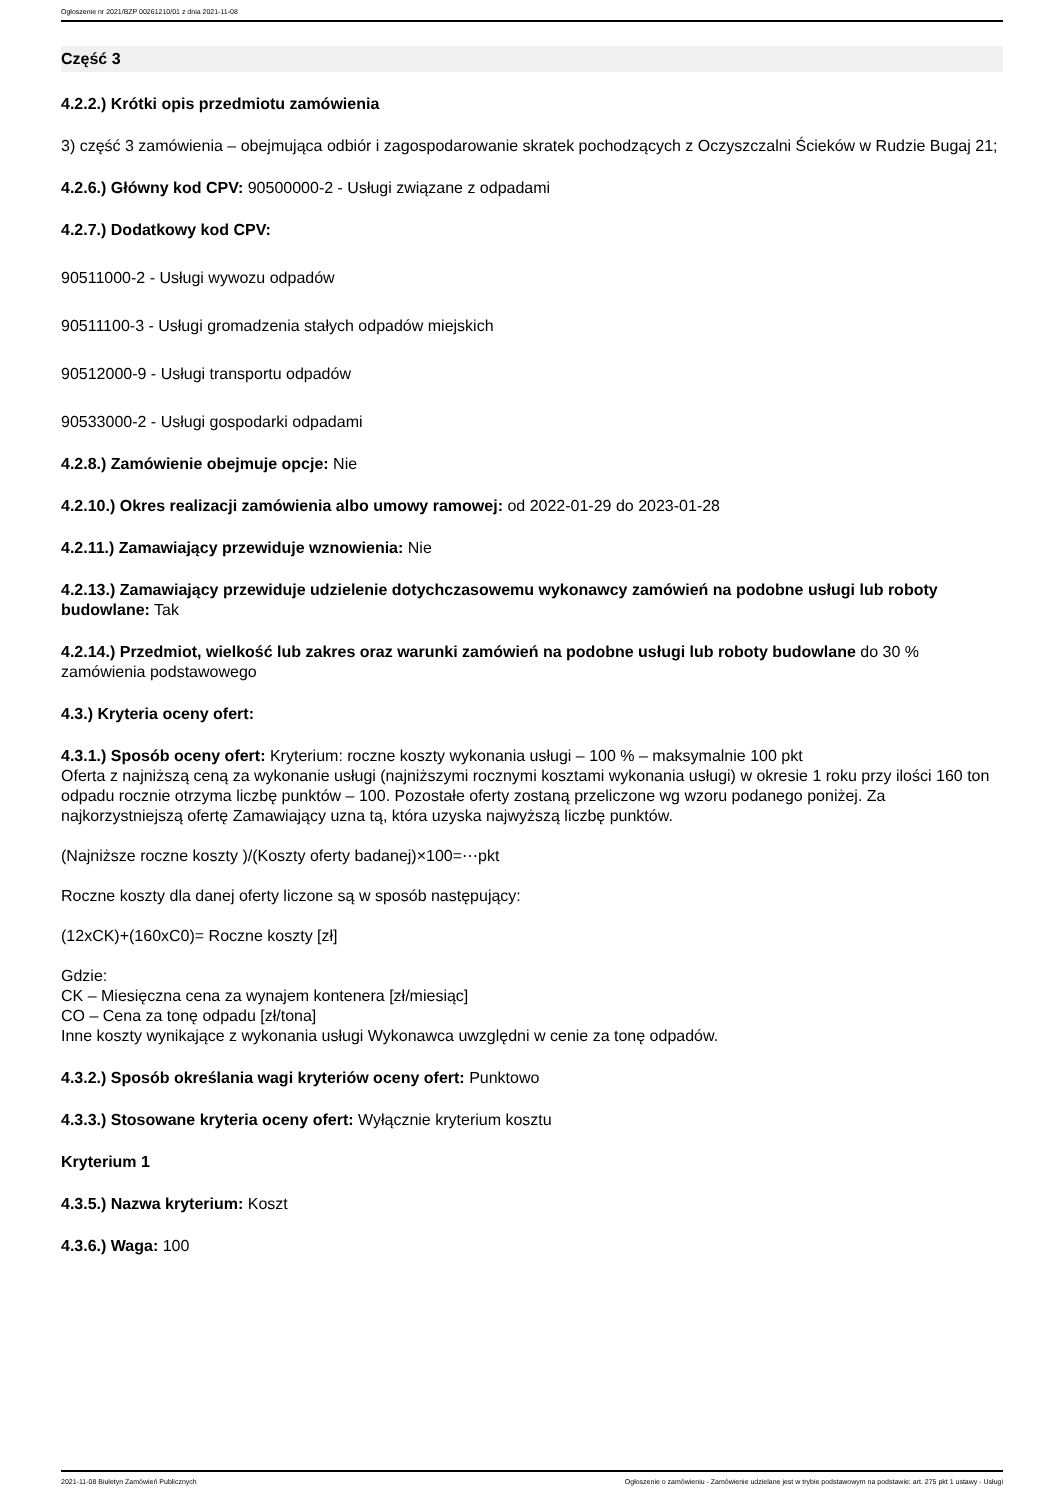Ogłoszenie nr 2021/BZP 00261210/01 z dnia 2021-11-08
Część 3
4.2.2.) Krótki opis przedmiotu zamówienia
3) część 3 zamówienia – obejmująca odbiór i zagospodarowanie skratek pochodzących z Oczyszczalni Ścieków w Rudzie Bugaj 21;
4.2.6.) Główny kod CPV: 90500000-2 - Usługi związane z odpadami
4.2.7.) Dodatkowy kod CPV:
90511000-2 - Usługi wywozu odpadów
90511100-3 - Usługi gromadzenia stałych odpadów miejskich
90512000-9 - Usługi transportu odpadów
90533000-2 - Usługi gospodarki odpadami
4.2.8.) Zamówienie obejmuje opcje: Nie
4.2.10.) Okres realizacji zamówienia albo umowy ramowej: od 2022-01-29 do 2023-01-28
4.2.11.) Zamawiający przewiduje wznowienia: Nie
4.2.13.) Zamawiający przewiduje udzielenie dotychczasowemu wykonawcy zamówień na podobne usługi lub roboty budowlane: Tak
4.2.14.) Przedmiot, wielkość lub zakres oraz warunki zamówień na podobne usługi lub roboty budowlane do 30 % zamówienia podstawowego
4.3.) Kryteria oceny ofert:
4.3.1.) Sposób oceny ofert: Kryterium: roczne koszty wykonania usługi – 100 % – maksymalnie 100 pkt
Oferta z najniższą ceną za wykonanie usługi (najniższymi rocznymi kosztami wykonania usługi) w okresie 1 roku przy ilości 160 ton odpadu rocznie otrzyma liczbę punktów – 100. Pozostałe oferty zostaną przeliczone wg wzoru podanego poniżej. Za najkorzystniejszą ofertę Zamawiający uzna tą, która uzyska najwyższą liczbę punktów.
(Najniższe roczne koszty )/(Koszty oferty badanej)×100=⋯pkt
Roczne koszty dla danej oferty liczone są w sposób następujący:
(12xCK)+(160xC0)= Roczne koszty [zł]
Gdzie:
CK – Miesięczna cena za wynajem kontenera [zł/miesiąc]
CO – Cena za tonę odpadu [zł/tona]
Inne koszty wynikające z wykonania usługi Wykonawca uwzględni w cenie za tonę odpadów.
4.3.2.) Sposób określania wagi kryteriów oceny ofert: Punktowo
4.3.3.) Stosowane kryteria oceny ofert: Wyłącznie kryterium kosztu
Kryterium 1
4.3.5.) Nazwa kryterium: Koszt
4.3.6.) Waga: 100
2021-11-08 Biuletyn Zamówień Publicznych Ogłoszenie o zamówieniu - Zamówienie udzielane jest w trybie podstawowym na podstawie: art. 275 pkt 1 ustawy - Usługi